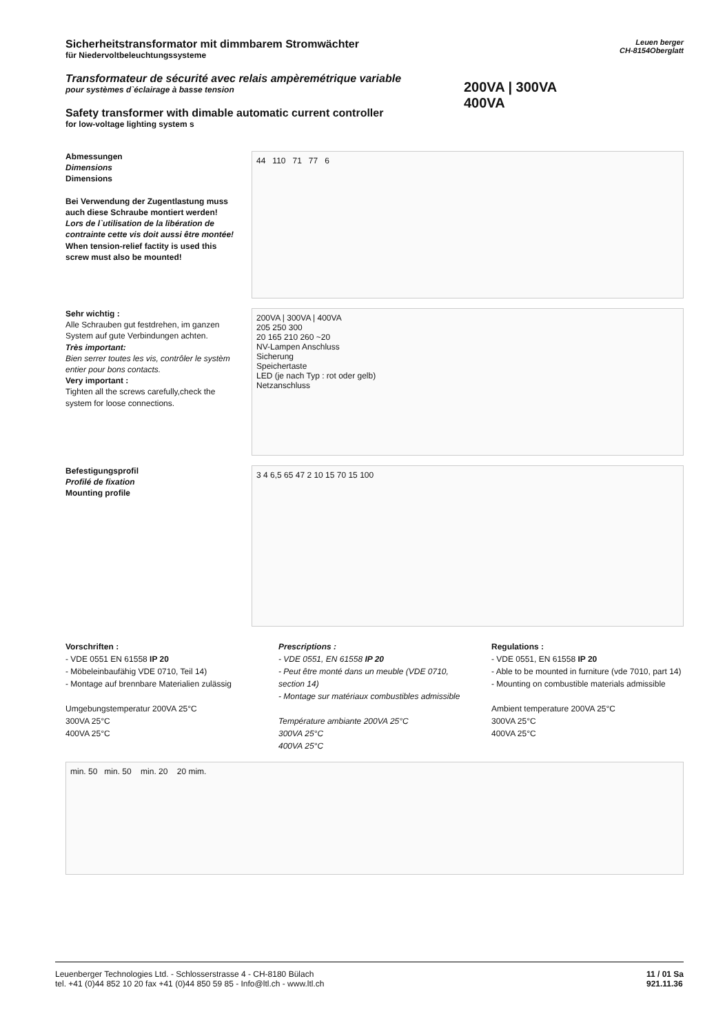Sicherheitstransformator mit dimmbarem Stromwächter
für Niedervoltbeleuchtungssysteme
Transformateur de sécurité avec relais ampèremétrique variable
pour systèmes d`éclairage à basse tension
Safety transformer with dimable automatic current controller
for low-voltage lighting system s
200VA | 300VA
400VA
Leuen berger
CH-8154Oberglatt
Abmessungen
Dimensions
Dimensions
Bei Verwendung der Zugentlastung muss auch diese Schraube montiert werden!
Lors de l`utilisation de la libération de contrainte cette vis doit aussi être montée!
When tension-relief factity is used this screw must also be mounted!
44 110 71 77 6
Sehr wichtig :
Alle Schrauben gut festdrehen, im ganzen System auf gute Verbindungen achten.
Très important:
Bien serrer toutes les vis, contrôler le systèm entier pour bons contacts.
Very important :
Tighten all the screws carefully,check the system for loose connections.
200VA | 300VA | 400VA
205 250 300
20 165 210 260 ~20
NV-Lampen Anschluss
Sicherung
Speichertaste
LED (je nach Typ : rot oder gelb)
Netzanschluss
Befestigungsprofil
Profilé de fixation
Mounting profile
3 4 6,5 65 47 2 10 15 70 15 100
Vorschriften :
- VDE 0551 EN 61558 IP 20
- Möbeleinbaufähig VDE 0710, Teil 14)
- Montage auf brennbare Materialien zulässig
Umgebungstemperatur 200VA 25°C
300VA 25°C
400VA 25°C
Prescriptions :
- VDE 0551, EN 61558 IP 20
- Peut être monté dans un meuble (VDE 0710, section 14)
- Montage sur matériaux combustibles admissible
Température ambiante 200VA 25°C
300VA 25°C
400VA 25°C
Regulations :
- VDE 0551, EN 61558 IP 20
- Able to be mounted in furniture (vde 7010, part 14)
- Mounting on combustible materials admissible
Ambient temperature 200VA 25°C
300VA 25°C
400VA 25°C
min. 50 min. 50 min. 20 20 mim.
Leuenberger Technologies Ltd. - Schlosserstrasse 4 - CH-8180 Bülach
tel. +41 (0)44 852 10 20 fax +41 (0)44 850 59 85 - Info@ltl.ch - www.ltl.ch
11 / 01 Sa
921.11.36